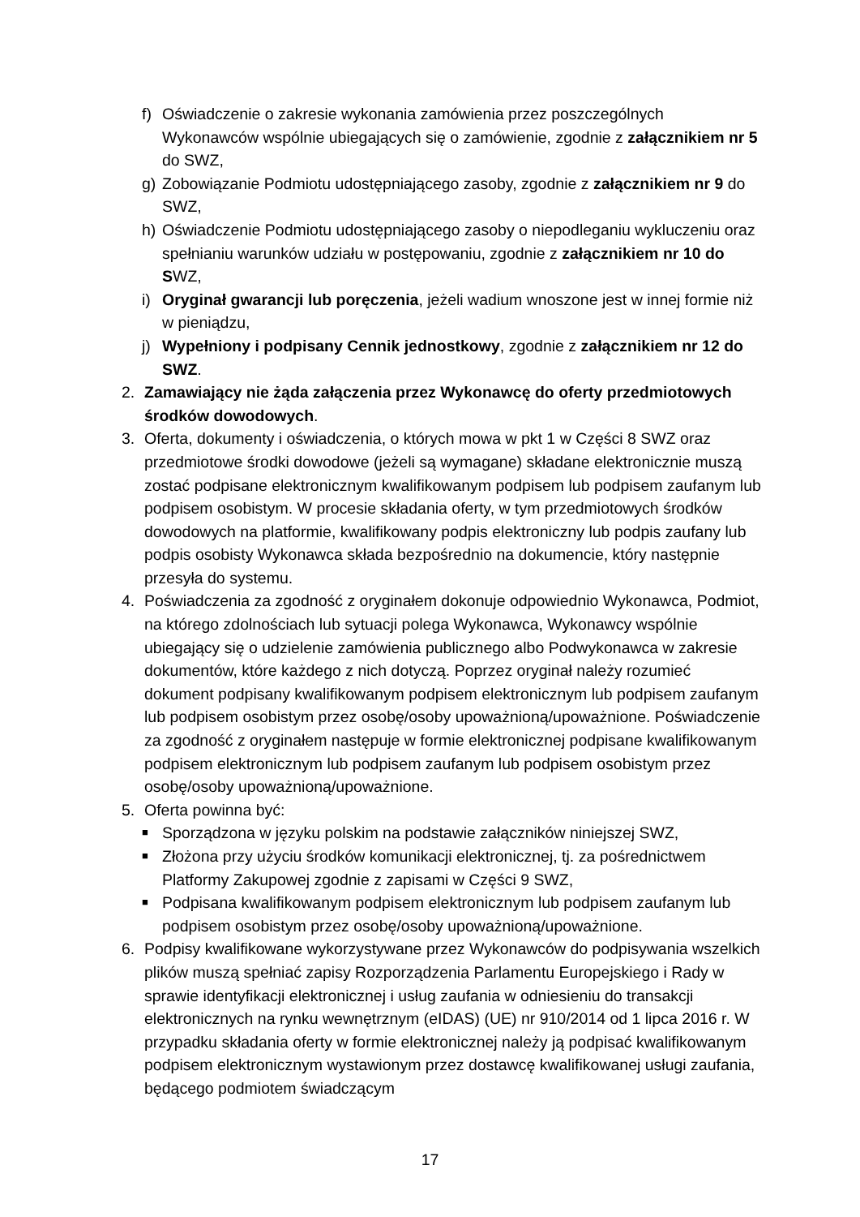f) Oświadczenie o zakresie wykonania zamówienia przez poszczególnych Wykonawców wspólnie ubiegających się o zamówienie, zgodnie z załącznikiem nr 5 do SWZ,
g) Zobowiązanie Podmiotu udostępniającego zasoby, zgodnie z załącznikiem nr 9 do SWZ,
h) Oświadczenie Podmiotu udostępniającego zasoby o niepodleganiu wykluczeniu oraz spełnianiu warunków udziału w postępowaniu, zgodnie z załącznikiem nr 10 do SWZ,
i) Oryginał gwarancji lub poręczenia, jeżeli wadium wnoszone jest w innej formie niż w pieniądzu,
j) Wypełniony i podpisany Cennik jednostkowy, zgodnie z załącznikiem nr 12 do SWZ.
2. Zamawiający nie żąda załączenia przez Wykonawcę do oferty przedmiotowych środków dowodowych.
3. Oferta, dokumenty i oświadczenia, o których mowa w pkt 1 w Części 8 SWZ oraz przedmiotowe środki dowodowe (jeżeli są wymagane) składane elektronicznie muszą zostać podpisane elektronicznym kwalifikowanym podpisem lub podpisem zaufanym lub podpisem osobistym. W procesie składania oferty, w tym przedmiotowych środków dowodowych na platformie, kwalifikowany podpis elektroniczny lub podpis zaufany lub podpis osobisty Wykonawca składa bezpośrednio na dokumencie, który następnie przesyła do systemu.
4. Poświadczenia za zgodność z oryginałem dokonuje odpowiednio Wykonawca, Podmiot, na którego zdolnościach lub sytuacji polega Wykonawca, Wykonawcy wspólnie ubiegający się o udzielenie zamówienia publicznego albo Podwykonawca w zakresie dokumentów, które każdego z nich dotyczą. Poprzez oryginał należy rozumieć dokument podpisany kwalifikowanym podpisem elektronicznym lub podpisem zaufanym lub podpisem osobistym przez osobę/osoby upoważnioną/upoważnione. Poświadczenie za zgodność z oryginałem następuje w formie elektronicznej podpisane kwalifikowanym podpisem elektronicznym lub podpisem zaufanym lub podpisem osobistym przez osobę/osoby upoważnioną/upoważnione.
5. Oferta powinna być:
■
Sporządzona w języku polskim na podstawie załączników niniejszej SWZ,
■
Złożona przy użyciu środków komunikacji elektronicznej, tj. za pośrednictwem Platformy Zakupowej zgodnie z zapisami w Części 9 SWZ,
■
Podpisana kwalifikowanym podpisem elektronicznym lub podpisem zaufanym lub podpisem osobistym przez osobę/osoby upoważnioną/upoważnione.
6. Podpisy kwalifikowane wykorzystywane przez Wykonawców do podpisywania wszelkich plików muszą spełniać zapisy Rozporządzenia Parlamentu Europejskiego i Rady w sprawie identyfikacji elektronicznej i usług zaufania w odniesieniu do transakcji elektronicznych na rynku wewnętrznym (eIDAS) (UE) nr 910/2014 od 1 lipca 2016 r. W przypadku składania oferty w formie elektronicznej należy ją podpisać kwalifikowanym podpisem elektronicznym wystawionym przez dostawcę kwalifikowanej usługi zaufania, będącego podmiotem świadczącym
17